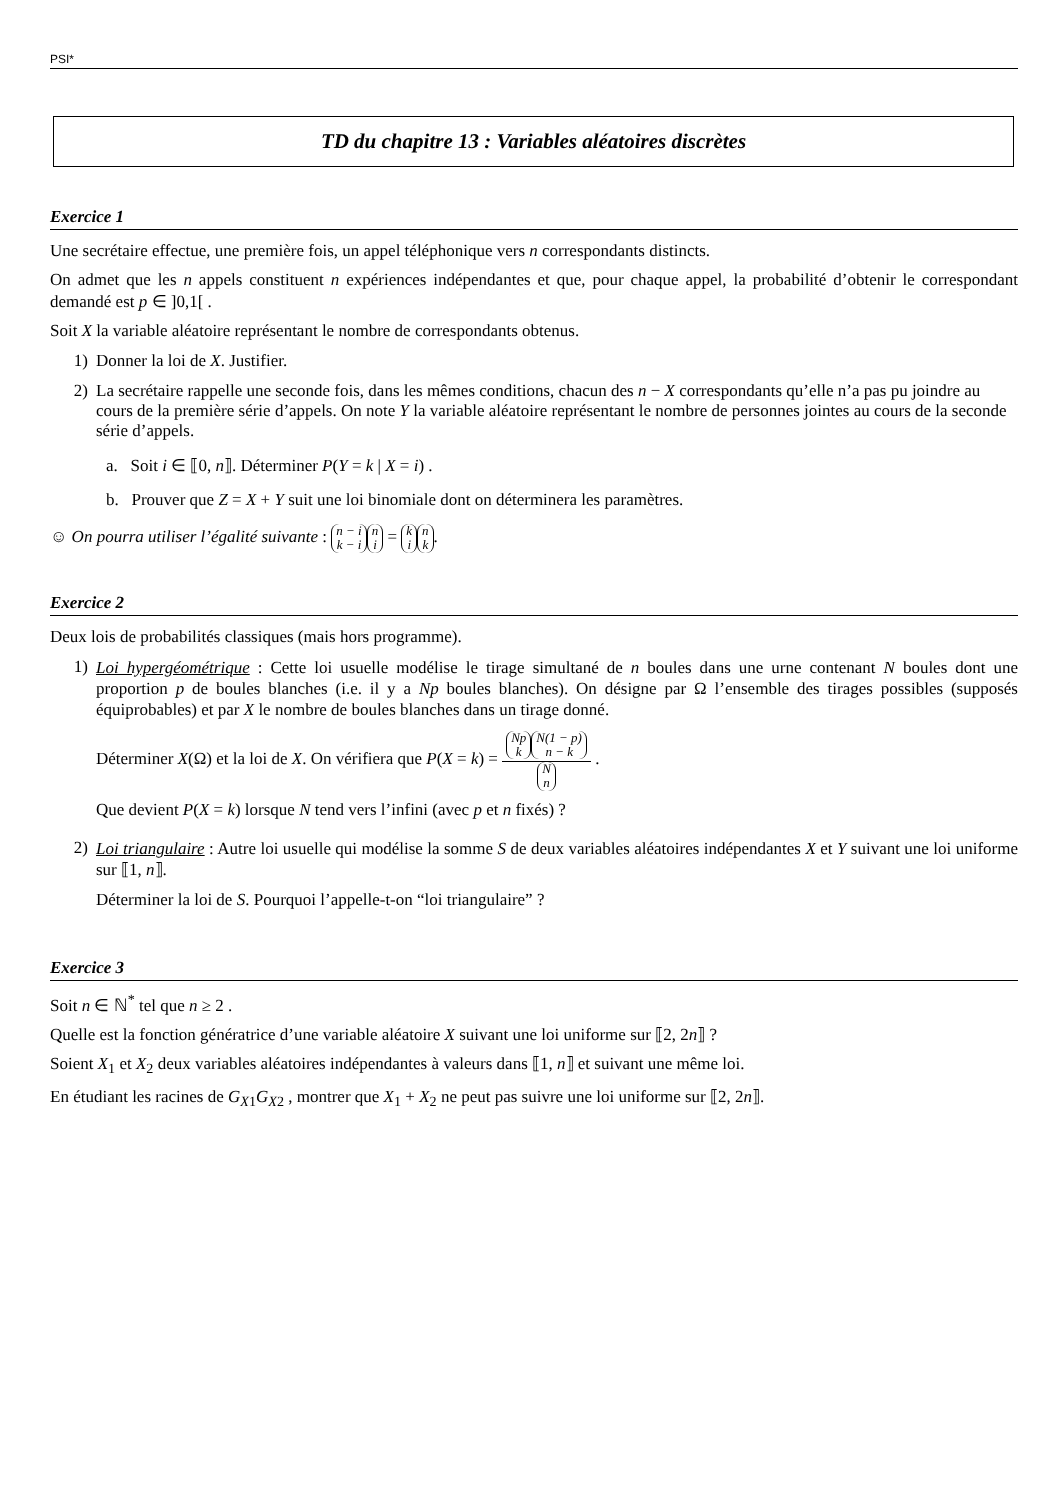PSI*
TD du chapitre 13 : Variables aléatoires discrètes
Exercice 1
Une secrétaire effectue, une première fois, un appel téléphonique vers n correspondants distincts.
On admet que les n appels constituent n expériences indépendantes et que, pour chaque appel, la probabilité d’obtenir le correspondant demandé est p ∈ ]0,1[ .
Soit X la variable aléatoire représentant le nombre de correspondants obtenus.
1) Donner la loi de X. Justifier.
2) La secrétaire rappelle une seconde fois, dans les mêmes conditions, chacun des n − X correspondants qu’elle n’a pas pu joindre au cours de la première série d’appels. On note Y la variable aléatoire représentant le nombre de personnes jointes au cours de la seconde série d’appels.
a. Soit i ∈ ⟦0, n⟧. Déterminer P(Y = k | X = i) .
b. Prouver que Z = X + Y suit une loi binomiale dont on déterminera les paramètres.
☺ On pourra utiliser l’égalité suivante : n − i k − i n i = k i n k.
Exercice 2
Deux lois de probabilités classiques (mais hors programme).
1)
Loi hypergéométrique : Cette loi usuelle modélise le tirage simultané de n boules dans une urne contenant N boules dont une proportion p de boules blanches (i.e. il y a Np boules blanches). On désigne par Ω l’ensemble des tirages possibles (supposés équiprobables) et par X le nombre de boules blanches dans un tirage donné.
Déterminer X(Ω) et la loi de X. On vérifiera que P(X = k) = Np k N(1 − p) n − k N n .
Que devient P(X = k) lorsque N tend vers l’infini (avec p et n fixés) ?
2)
Loi triangulaire : Autre loi usuelle qui modélise la somme S de deux variables aléatoires indépendantes X et Y suivant une loi uniforme sur ⟦1, n⟧.
Déterminer la loi de S. Pourquoi l’appelle-t-on “loi triangulaire” ?
Exercice 3
Soit n ∈ ℕ<sup>*</sup> tel que n ≥ 2 .
Quelle est la fonction génératrice d’une variable aléatoire X suivant une loi uniforme sur ⟦2, 2n⟧ ?
Soient X<sub>1</sub> et X<sub>2</sub> deux variables aléatoires indépendantes à valeurs dans ⟦1, n⟧ et suivant une même loi.
En étudiant les racines de G<sub>X1</sub>G<sub>X2</sub> , montrer que X<sub>1</sub> + X<sub>2</sub> ne peut pas suivre une loi uniforme sur ⟦2, 2n⟧.